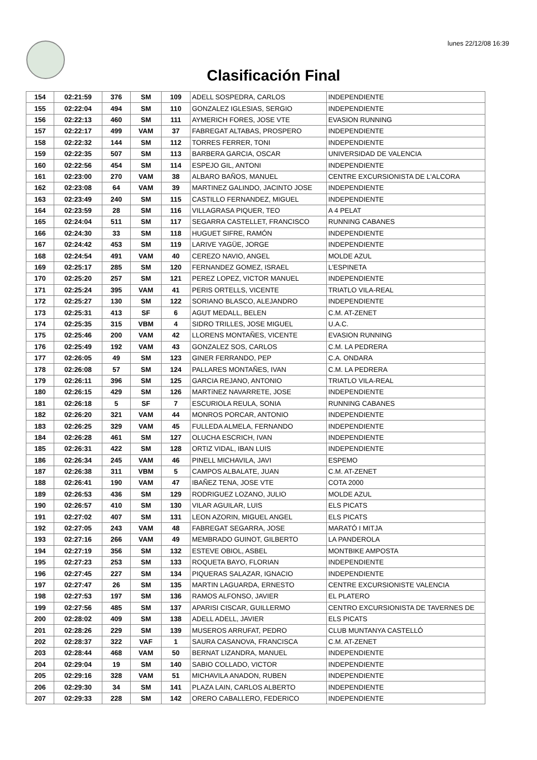lunes 22/12/08 16:39
Clasificación Final
| 154 | 02:21:59 | 376 | SM | 109 | ADELL SOSPEDRA, CARLOS | INDEPENDIENTE |
| 155 | 02:22:04 | 494 | SM | 110 | GONZALEZ IGLESIAS, SERGIO | INDEPENDIENTE |
| 156 | 02:22:13 | 460 | SM | 111 | AYMERICH FORES, JOSE VTE | EVASION RUNNING |
| 157 | 02:22:17 | 499 | VAM | 37 | FABREGAT ALTABAS, PROSPERO | INDEPENDIENTE |
| 158 | 02:22:32 | 144 | SM | 112 | TORRES FERRER, TONI | INDEPENDIENTE |
| 159 | 02:22:35 | 507 | SM | 113 | BARBERA GARCIA, OSCAR | UNIVERSIDAD DE VALENCIA |
| 160 | 02:22:56 | 454 | SM | 114 | ESPEJO GIL, ANTONI | INDEPENDIENTE |
| 161 | 02:23:00 | 270 | VAM | 38 | ALBARO BAÑOS, MANUEL | CENTRE EXCURSIONISTA DE L'ALCORA |
| 162 | 02:23:08 | 64 | VAM | 39 | MARTINEZ GALINDO, JACINTO JOSE | INDEPENDIENTE |
| 163 | 02:23:49 | 240 | SM | 115 | CASTILLO FERNANDEZ, MIGUEL | INDEPENDIENTE |
| 164 | 02:23:59 | 28 | SM | 116 | VILLAGRASA PIQUER, TEO | A 4 PELAT |
| 165 | 02:24:04 | 511 | SM | 117 | SEGARRA CASTELLET, FRANCISCO | RUNNING CABANES |
| 166 | 02:24:30 | 33 | SM | 118 | HUGUET SIFRE, RAMÓN | INDEPENDIENTE |
| 167 | 02:24:42 | 453 | SM | 119 | LARIVE YAGÜE, JORGE | INDEPENDIENTE |
| 168 | 02:24:54 | 491 | VAM | 40 | CEREZO NAVIO, ANGEL | MOLDE AZUL |
| 169 | 02:25:17 | 285 | SM | 120 | FERNANDEZ GOMEZ, ISRAEL | L'ESPINETA |
| 170 | 02:25:20 | 257 | SM | 121 | PEREZ LOPEZ, VICTOR MANUEL | INDEPENDIENTE |
| 171 | 02:25:24 | 395 | VAM | 41 | PERIS ORTELLS, VICENTE | TRIATLO VILA-REAL |
| 172 | 02:25:27 | 130 | SM | 122 | SORIANO BLASCO, ALEJANDRO | INDEPENDIENTE |
| 173 | 02:25:31 | 413 | SF | 6 | AGUT MEDALL, BELEN | C.M. AT-ZENET |
| 174 | 02:25:35 | 315 | VBM | 4 | SIDRO TRILLES, JOSE MIGUEL | U.A.C. |
| 175 | 02:25:46 | 200 | VAM | 42 | LLORENS MONTAÑES, VICENTE | EVASION RUNNING |
| 176 | 02:25:49 | 192 | VAM | 43 | GONZALEZ SOS, CARLOS | C.M. LA PEDRERA |
| 177 | 02:26:05 | 49 | SM | 123 | GINER FERRANDO, PEP | C.A. ONDARA |
| 178 | 02:26:08 | 57 | SM | 124 | PALLARES MONTAÑES, IVAN | C.M. LA PEDRERA |
| 179 | 02:26:11 | 396 | SM | 125 | GARCIA REJANO, ANTONIO | TRIATLO VILA-REAL |
| 180 | 02:26:15 | 429 | SM | 126 | MARTíNEZ NAVARRETE, JOSE | INDEPENDIENTE |
| 181 | 02:26:18 | 5 | SF | 7 | ESCURIOLA REULA, SONIA | RUNNING CABANES |
| 182 | 02:26:20 | 321 | VAM | 44 | MONROS PORCAR, ANTONIO | INDEPENDIENTE |
| 183 | 02:26:25 | 329 | VAM | 45 | FULLEDA ALMELA, FERNANDO | INDEPENDIENTE |
| 184 | 02:26:28 | 461 | SM | 127 | OLUCHA ESCRICH, IVAN | INDEPENDIENTE |
| 185 | 02:26:31 | 422 | SM | 128 | ORTIZ VIDAL, IBAN LUIS | INDEPENDIENTE |
| 186 | 02:26:34 | 245 | VAM | 46 | PINELL MICHAVILA, JAVI | ESPEMO |
| 187 | 02:26:38 | 311 | VBM | 5 | CAMPOS ALBALATE, JUAN | C.M. AT-ZENET |
| 188 | 02:26:41 | 190 | VAM | 47 | IBAÑEZ TENA, JOSE VTE | COTA 2000 |
| 189 | 02:26:53 | 436 | SM | 129 | RODRIGUEZ LOZANO, JULIO | MOLDE AZUL |
| 190 | 02:26:57 | 410 | SM | 130 | VILAR AGUILAR, LUIS | ELS PICATS |
| 191 | 02:27:02 | 407 | SM | 131 | LEON AZORIN, MIGUEL ANGEL | ELS PICATS |
| 192 | 02:27:05 | 243 | VAM | 48 | FABREGAT SEGARRA, JOSE | MARATÓ I MITJA |
| 193 | 02:27:16 | 266 | VAM | 49 | MEMBRADO GUINOT, GILBERTO | LA PANDEROLA |
| 194 | 02:27:19 | 356 | SM | 132 | ESTEVE OBIOL, ASBEL | MONTBIKE AMPOSTA |
| 195 | 02:27:23 | 253 | SM | 133 | ROQUETA BAYO, FLORIAN | INDEPENDIENTE |
| 196 | 02:27:45 | 227 | SM | 134 | PIQUERAS SALAZAR, IGNACIO | INDEPENDIENTE |
| 197 | 02:27:47 | 26 | SM | 135 | MARTIN LAGUARDA, ERNESTO | CENTRE EXCURSIONISTE VALENCIA |
| 198 | 02:27:53 | 197 | SM | 136 | RAMOS ALFONSO, JAVIER | EL PLATERO |
| 199 | 02:27:56 | 485 | SM | 137 | APARISI CISCAR, GUILLERMO | CENTRO EXCURSIONISTA DE TAVERNES DE |
| 200 | 02:28:02 | 409 | SM | 138 | ADELL ADELL, JAVIER | ELS PICATS |
| 201 | 02:28:26 | 229 | SM | 139 | MUSEROS ARRUFAT, PEDRO | CLUB MUNTANYA CASTELLÓ |
| 202 | 02:28:37 | 322 | VAF | 1 | SAURA CASANOVA, FRANCISCA | C.M. AT-ZENET |
| 203 | 02:28:44 | 468 | VAM | 50 | BERNAT LIZANDRA, MANUEL | INDEPENDIENTE |
| 204 | 02:29:04 | 19 | SM | 140 | SABIO COLLADO, VICTOR | INDEPENDIENTE |
| 205 | 02:29:16 | 328 | VAM | 51 | MICHAVILA ANADON, RUBEN | INDEPENDIENTE |
| 206 | 02:29:30 | 34 | SM | 141 | PLAZA LAIN, CARLOS ALBERTO | INDEPENDIENTE |
| 207 | 02:29:33 | 228 | SM | 142 | ORERO CABALLERO, FEDERICO | INDEPENDIENTE |